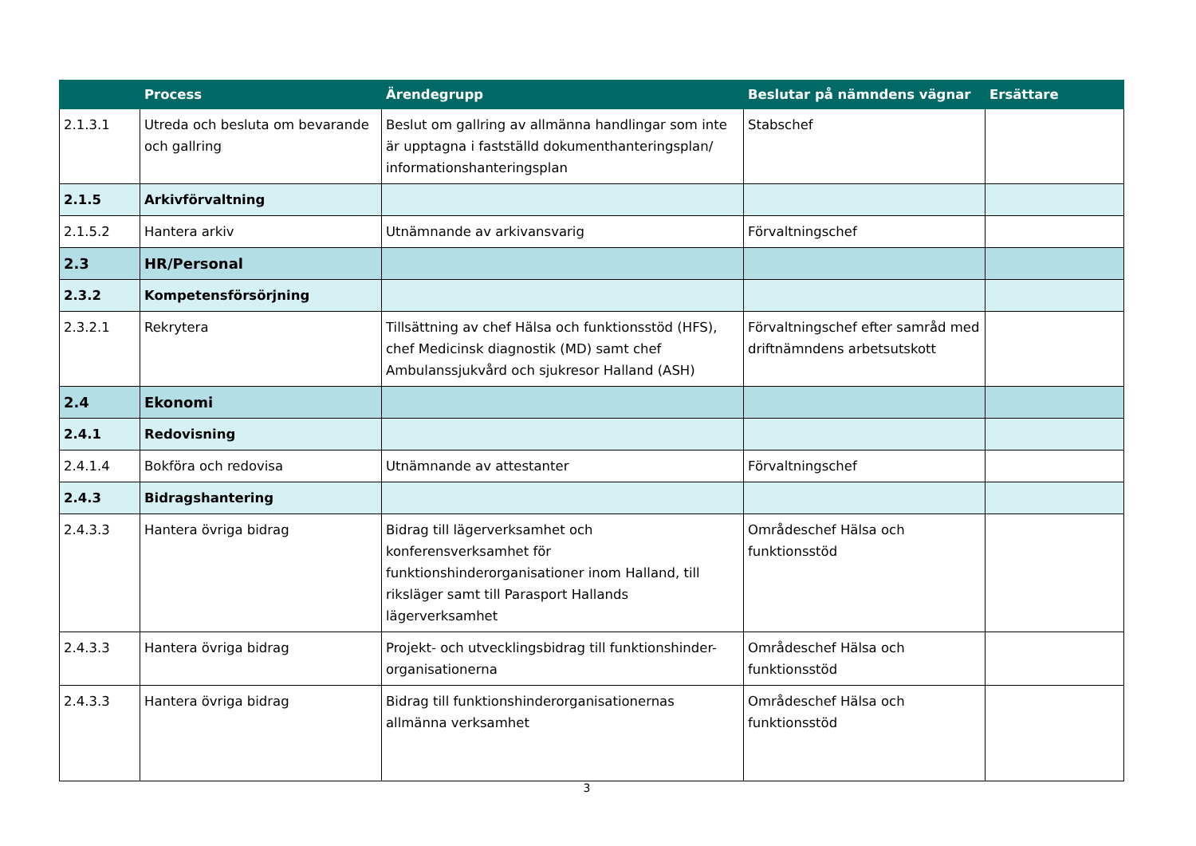| | Process | Ärendegrupp | Beslutar på nämndens vägnar | Ersättare |
| --- | --- | --- | --- | --- |
| 2.1.3.1 | Utreda och besluta om bevarande och gallring | Beslut om gallring av allmänna handlingar som inte är upptagna i fastställd dokumenthanteringsplan/ informationshanteringsplan | Stabschef | |
| 2.1.5 | Arkivförvaltning | | | |
| 2.1.5.2 | Hantera arkiv | Utnämnande av arkivansvarig | Förvaltningschef | |
| 2.3 | HR/Personal | | | |
| 2.3.2 | Kompetensförsörjning | | | |
| 2.3.2.1 | Rekrytera | Tillsättning av chef Hälsa och funktionsstöd (HFS), chef Medicinsk diagnostik (MD) samt chef Ambulanssjukvård och sjukresor Halland (ASH) | Förvaltningschef efter samråd med driftnämndens arbetsutskott | |
| 2.4 | Ekonomi | | | |
| 2.4.1 | Redovisning | | | |
| 2.4.1.4 | Bokföra och redovisa | Utnämnande av attestanter | Förvaltningschef | |
| 2.4.3 | Bidragshantering | | | |
| 2.4.3.3 | Hantera övriga bidrag | Bidrag till lägerverksamhet och konferensverksamhet för funktionshinderorganisationer inom Halland, till riksläger samt till Parasport Hallands lägerverksamhet | Områdeschef Hälsa och funktionsstöd | |
| 2.4.3.3 | Hantera övriga bidrag | Projekt- och utvecklingsbidrag till funktionshinder-organisationerna | Områdeschef Hälsa och funktionsstöd | |
| 2.4.3.3 | Hantera övriga bidrag | Bidrag till funktionshinderorganisationernas allmänna verksamhet | Områdeschef Hälsa och funktionsstöd | |
3